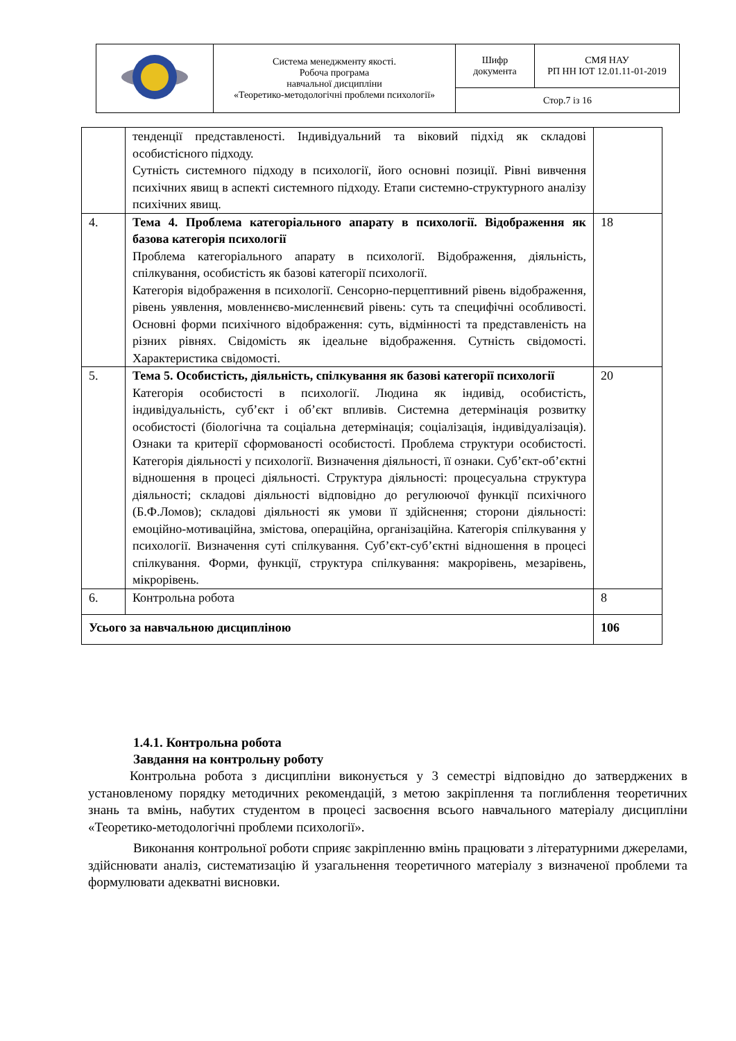| | Система менеджменту якості. Робоча програма навчальної дисципліни «Теоретико-методологічні проблеми психології» | Шифр документа | СМЯ НАУ РП НН ІОТ 12.01.11-01-2019 |
| | | Стор.7 із 16 | |
| | тенденції представленості. Індивідуальний та віковий підхід як складові особистісного підходу. Сутність системного підходу в психології, його основні позиції. Рівні вивчення психічних явищ в аспекті системного підходу. Етапи системно-структурного аналізу психічних явищ. | |
| 4. | Тема 4. Проблема категоріального апарату в психології. Відображення як базова категорія психології Проблема категоріального апарату в психології. Відображення, діяльність, спілкування, особистість як базові категорії психології. Категорія відображення в психології. Сенсорно-перцептивний рівень відображення, рівень уявлення, мовленнєво-мисленнєвий рівень: суть та специфічні особливості. Основні форми психічного відображення: суть, відмінності та представленість на різних рівнях. Свідомість як ідеальне відображення. Сутність свідомості. Характеристика свідомості. | 18 |
| 5. | Тема 5. Особистість, діяльність, спілкування як базові категорії психології Категорія особистості в психології. Людина як індивід, особистість, індивідуальність, суб’єкт і об’єкт впливів. Системна детермінація розвитку особистості (біологічна та соціальна детермінація; соціалізація, індивідуалізація). Ознаки та критерії сформованості особистості. Проблема структури особистості. Категорія діяльності у психології. Визначення діяльності, її ознаки. Суб’єкт-об’єктні відношення в процесі діяльності. Структура діяльності: процесуальна структура діяльності; складові діяльності відповідно до регулюючої функції психічного (Б.Ф.Ломов); складові діяльності як умови її здійснення; сторони діяльності: емоційно-мотиваційна, змістова, операційна, організаційна. Категорія спілкування у психології. Визначення суті спілкування. Суб’єкт-суб’єктні відношення в процесі спілкування. Форми, функції, структура спілкування: макрорівень, мезарівень, мікрорівень. | 20 |
| 6. | Контрольна робота | 8 |
| Усього за навчальною дисципліною | | 106 |
1.4.1. Контрольна робота
Завдання на контрольну роботу
Контрольна робота з дисципліни виконується у 3 семестрі відповідно до затверджених в установленому порядку методичних рекомендацій, з метою закріплення та поглиблення теоретичних знань та вмінь, набутих студентом в процесі засвоєння всього навчального матеріалу дисципліни «Теоретико-методологічні проблеми психології».
Виконання контрольної роботи сприяє закріпленню вмінь працювати з літературними джерелами, здійснювати аналіз, систематизацію й узагальнення теоретичного матеріалу з визначеної проблеми та формулювати адекватні висновки.